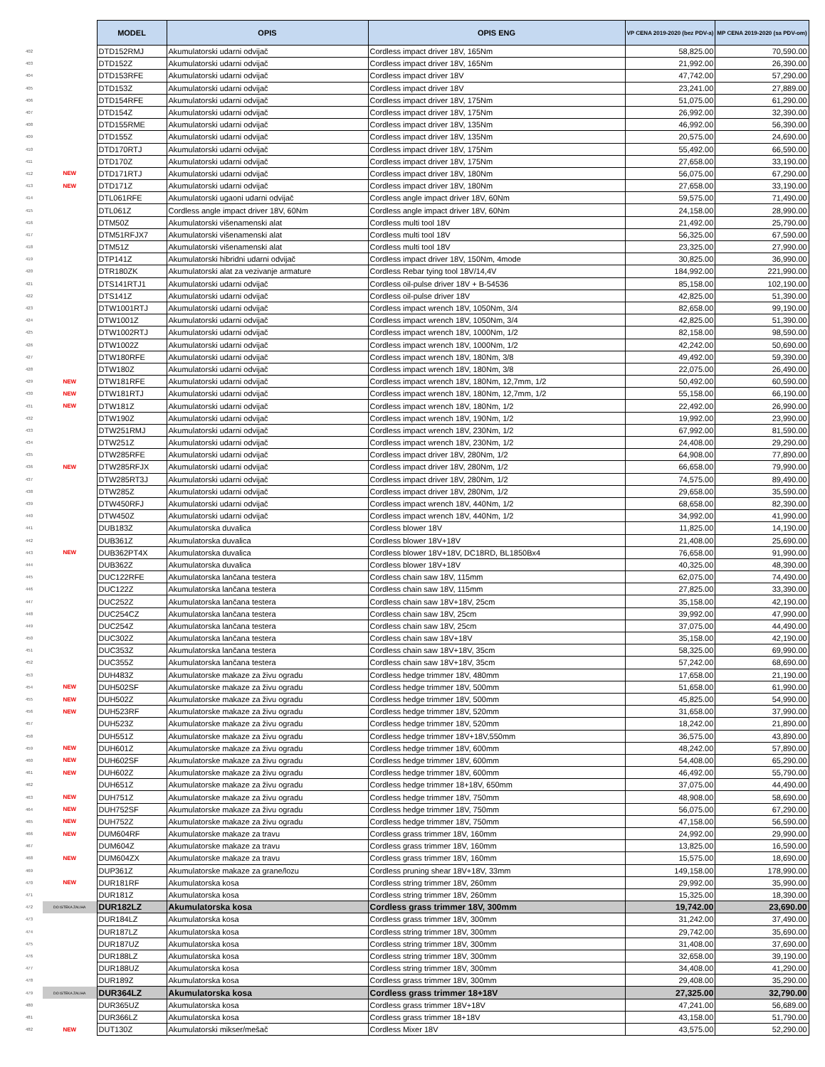| | | MODEL | OPIS | OPIS ENG | VP CENA 2019-2020 (bez PDV-a) | MP CENA 2019-2020 (sa PDV-om) |
| 402 | | DTD152RMJ | Akumulatorski udarni odvijač | Cordless impact driver 18V, 165Nm | 58,825.00 | 70,590.00 |
| 403 | | DTD152Z | Akumulatorski udarni odvijač | Cordless impact driver 18V, 165Nm | 21,992.00 | 26,390.00 |
| 404 | | DTD153RFE | Akumulatorski udarni odvijač | Cordless impact driver 18V | 47,742.00 | 57,290.00 |
| 405 | | DTD153Z | Akumulatorski udarni odvijač | Cordless impact driver 18V | 23,241.00 | 27,889.00 |
| 406 | | DTD154RFE | Akumulatorski udarni odvijač | Cordless impact driver 18V, 175Nm | 51,075.00 | 61,290.00 |
| 407 | | DTD154Z | Akumulatorski udarni odvijač | Cordless impact driver 18V, 175Nm | 26,992.00 | 32,390.00 |
| 408 | | DTD155RME | Akumulatorski udarni odvijač | Cordless impact driver 18V, 135Nm | 46,992.00 | 56,390.00 |
| 409 | | DTD155Z | Akumulatorski udarni odvijač | Cordless impact driver 18V, 135Nm | 20,575.00 | 24,690.00 |
| 410 | | DTD170RTJ | Akumulatorski udarni odvijač | Cordless impact driver 18V, 175Nm | 55,492.00 | 66,590.00 |
| 411 | | DTD170Z | Akumulatorski udarni odvijač | Cordless impact driver 18V, 175Nm | 27,658.00 | 33,190.00 |
| 412 | NEW | DTD171RTJ | Akumulatorski udarni odvijač | Cordless impact driver 18V, 180Nm | 56,075.00 | 67,290.00 |
| 413 | NEW | DTD171Z | Akumulatorski udarni odvijač | Cordless impact driver 18V, 180Nm | 27,658.00 | 33,190.00 |
| 414 | | DTL061RFE | Akumulatorski ugaoni udarni odvijač | Cordless angle impact driver 18V, 60Nm | 59,575.00 | 71,490.00 |
| 415 | | DTL061Z | Cordless angle impact driver 18V, 60Nm | Cordless angle impact driver 18V, 60Nm | 24,158.00 | 28,990.00 |
| 416 | | DTM50Z | Akumulatorski višenamenski alat | Cordless multi tool 18V | 21,492.00 | 25,790.00 |
| 417 | | DTM51RFJX7 | Akumulatorski višenamenski alat | Cordless multi tool 18V | 56,325.00 | 67,590.00 |
| 418 | | DTM51Z | Akumulatorski višenamenski alat | Cordless multi tool 18V | 23,325.00 | 27,990.00 |
| 419 | | DTP141Z | Akumulatorski hibridni udarni odvijač | Cordless impact driver 18V, 150Nm, 4mode | 30,825.00 | 36,990.00 |
| 420 | | DTR180ZK | Akumulatorski alat za vezivanje armature | Cordless Rebar tying tool 18V/14,4V | 184,992.00 | 221,990.00 |
| 421 | | DTS141RTJ1 | Akumulatorski udarni odvijač | Cordless oil-pulse driver 18V + B-54536 | 85,158.00 | 102,190.00 |
| 422 | | DTS141Z | Akumulatorski udarni odvijač | Cordless oil-pulse driver 18V | 42,825.00 | 51,390.00 |
| 423 | | DTW1001RTJ | Akumulatorski udarni odvijač | Cordless impact wrench 18V, 1050Nm, 3/4 | 82,658.00 | 99,190.00 |
| 424 | | DTW1001Z | Akumulatorski udarni odvijač | Cordless impact wrench 18V, 1050Nm, 3/4 | 42,825.00 | 51,390.00 |
| 425 | | DTW1002RTJ | Akumulatorski udarni odvijač | Cordless impact wrench 18V, 1000Nm, 1/2 | 82,158.00 | 98,590.00 |
| 426 | | DTW1002Z | Akumulatorski udarni odvijač | Cordless impact wrench 18V, 1000Nm, 1/2 | 42,242.00 | 50,690.00 |
| 427 | | DTW180RFE | Akumulatorski udarni odvijač | Cordless impact wrench 18V, 180Nm, 3/8 | 49,492.00 | 59,390.00 |
| 428 | | DTW180Z | Akumulatorski udarni odvijač | Cordless impact wrench 18V, 180Nm, 3/8 | 22,075.00 | 26,490.00 |
| 429 | NEW | DTW181RFE | Akumulatorski udarni odvijač | Cordless impact wrench 18V, 180Nm, 12,7mm, 1/2 | 50,492.00 | 60,590.00 |
| 430 | NEW | DTW181RTJ | Akumulatorski udarni odvijač | Cordless impact wrench 18V, 180Nm, 12,7mm, 1/2 | 55,158.00 | 66,190.00 |
| 431 | NEW | DTW181Z | Akumulatorski udarni odvijač | Cordless impact wrench 18V, 180Nm, 1/2 | 22,492.00 | 26,990.00 |
| 432 | | DTW190Z | Akumulatorski udarni odvijač | Cordless impact wrench 18V, 190Nm, 1/2 | 19,992.00 | 23,990.00 |
| 433 | | DTW251RMJ | Akumulatorski udarni odvijač | Cordless impact wrench 18V, 230Nm, 1/2 | 67,992.00 | 81,590.00 |
| 434 | | DTW251Z | Akumulatorski udarni odvijač | Cordless impact wrench 18V, 230Nm, 1/2 | 24,408.00 | 29,290.00 |
| 435 | | DTW285RFE | Akumulatorski udarni odvijač | Cordless impact driver 18V, 280Nm, 1/2 | 64,908.00 | 77,890.00 |
| 436 | NEW | DTW285RFJX | Akumulatorski udarni odvijač | Cordless impact driver 18V, 280Nm, 1/2 | 66,658.00 | 79,990.00 |
| 437 | | DTW285RT3J | Akumulatorski udarni odvijač | Cordless impact driver 18V, 280Nm, 1/2 | 74,575.00 | 89,490.00 |
| 438 | | DTW285Z | Akumulatorski udarni odvijač | Cordless impact driver 18V, 280Nm, 1/2 | 29,658.00 | 35,590.00 |
| 439 | | DTW450RFJ | Akumulatorski udarni odvijač | Cordless impact wrench 18V, 440Nm, 1/2 | 68,658.00 | 82,390.00 |
| 440 | | DTW450Z | Akumulatorski udarni odvijač | Cordless impact wrench 18V, 440Nm, 1/2 | 34,992.00 | 41,990.00 |
| 441 | | DUB183Z | Akumulatorska duvalica | Cordless blower 18V | 11,825.00 | 14,190.00 |
| 442 | | DUB361Z | Akumulatorska duvalica | Cordless blower 18V+18V | 21,408.00 | 25,690.00 |
| 443 | NEW | DUB362PT4X | Akumulatorska duvalica | Cordless blower 18V+18V, DC18RD, BL1850Bx4 | 76,658.00 | 91,990.00 |
| 444 | | DUB362Z | Akumulatorska duvalica | Cordless blower 18V+18V | 40,325.00 | 48,390.00 |
| 445 | | DUC122RFE | Akumulatorska lančana testera | Cordless chain saw 18V, 115mm | 62,075.00 | 74,490.00 |
| 446 | | DUC122Z | Akumulatorska lančana testera | Cordless chain saw 18V, 115mm | 27,825.00 | 33,390.00 |
| 447 | | DUC252Z | Akumulatorska lančana testera | Cordless chain saw 18V+18V, 25cm | 35,158.00 | 42,190.00 |
| 448 | | DUC254CZ | Akumulatorska lančana testera | Cordless chain saw 18V, 25cm | 39,992.00 | 47,990.00 |
| 449 | | DUC254Z | Akumulatorska lančana testera | Cordless chain saw 18V, 25cm | 37,075.00 | 44,490.00 |
| 450 | | DUC302Z | Akumulatorska lančana testera | Cordless chain saw 18V+18V | 35,158.00 | 42,190.00 |
| 451 | | DUC353Z | Akumulatorska lančana testera | Cordless chain saw 18V+18V, 35cm | 58,325.00 | 69,990.00 |
| 452 | | DUC355Z | Akumulatorska lančana testera | Cordless chain saw 18V+18V, 35cm | 57,242.00 | 68,690.00 |
| 453 | | DUH483Z | Akumulatorske makaze za živu ogradu | Cordless hedge trimmer 18V, 480mm | 17,658.00 | 21,190.00 |
| 454 | NEW | DUH502SF | Akumulatorske makaze za živu ogradu | Cordless hedge trimmer 18V, 500mm | 51,658.00 | 61,990.00 |
| 455 | NEW | DUH502Z | Akumulatorske makaze za živu ogradu | Cordless hedge trimmer 18V, 500mm | 45,825.00 | 54,990.00 |
| 456 | NEW | DUH523RF | Akumulatorske makaze za živu ogradu | Cordless hedge trimmer 18V, 520mm | 31,658.00 | 37,990.00 |
| 457 | | DUH523Z | Akumulatorske makaze za živu ogradu | Cordless hedge trimmer 18V, 520mm | 18,242.00 | 21,890.00 |
| 458 | | DUH551Z | Akumulatorske makaze za živu ogradu | Cordless hedge trimmer 18V+18V,550mm | 36,575.00 | 43,890.00 |
| 459 | NEW | DUH601Z | Akumulatorske makaze za živu ogradu | Cordless hedge trimmer 18V, 600mm | 48,242.00 | 57,890.00 |
| 460 | NEW | DUH602SF | Akumulatorske makaze za živu ogradu | Cordless hedge trimmer 18V, 600mm | 54,408.00 | 65,290.00 |
| 461 | NEW | DUH602Z | Akumulatorske makaze za živu ogradu | Cordless hedge trimmer 18V, 600mm | 46,492.00 | 55,790.00 |
| 462 | | DUH651Z | Akumulatorske makaze za živu ogradu | Cordless hedge trimmer 18+18V, 650mm | 37,075.00 | 44,490.00 |
| 463 | NEW | DUH751Z | Akumulatorske makaze za živu ogradu | Cordless hedge trimmer 18V, 750mm | 48,908.00 | 58,690.00 |
| 464 | NEW | DUH752SF | Akumulatorske makaze za živu ogradu | Cordless hedge trimmer 18V, 750mm | 56,075.00 | 67,290.00 |
| 465 | NEW | DUH752Z | Akumulatorske makaze za živu ogradu | Cordless hedge trimmer 18V, 750mm | 47,158.00 | 56,590.00 |
| 466 | NEW | DUM604RF | Akumulatorske makaze za travu | Cordless grass trimmer 18V, 160mm | 24,992.00 | 29,990.00 |
| 467 | | DUM604Z | Akumulatorske makaze za travu | Cordless grass trimmer 18V, 160mm | 13,825.00 | 16,590.00 |
| 468 | NEW | DUM604ZX | Akumulatorske makaze za travu | Cordless grass trimmer 18V, 160mm | 15,575.00 | 18,690.00 |
| 469 | | DUP361Z | Akumulatorske makaze za grane/lozu | Cordless pruning shear 18V+18V, 33mm | 149,158.00 | 178,990.00 |
| 470 | NEW | DUR181RF | Akumulatorska kosa | Cordless string trimmer 18V, 260mm | 29,992.00 | 35,990.00 |
| 471 | | DUR181Z | Akumulatorska kosa | Cordless string trimmer 18V, 260mm | 15,325.00 | 18,390.00 |
| 472 | DO ISTEKA ZALIHA | DUR182LZ | Akumulatorska kosa | Cordless grass trimmer 18V, 300mm | 19,742.00 | 23,690.00 |
| 473 | | DUR184LZ | Akumulatorska kosa | Cordless grass trimmer 18V, 300mm | 31,242.00 | 37,490.00 |
| 474 | | DUR187LZ | Akumulatorska kosa | Cordless string trimmer 18V, 300mm | 29,742.00 | 35,690.00 |
| 475 | | DUR187UZ | Akumulatorska kosa | Cordless string trimmer 18V, 300mm | 31,408.00 | 37,690.00 |
| 476 | | DUR188LZ | Akumulatorska kosa | Cordless string trimmer 18V, 300mm | 32,658.00 | 39,190.00 |
| 477 | | DUR188UZ | Akumulatorska kosa | Cordless string trimmer 18V, 300mm | 34,408.00 | 41,290.00 |
| 478 | | DUR189Z | Akumulatorska kosa | Cordless grass trimmer 18V, 300mm | 29,408.00 | 35,290.00 |
| 479 | DO ISTEKA ZALIHA | DUR364LZ | Akumulatorska kosa | Cordless grass trimmer 18+18V | 27,325.00 | 32,790.00 |
| 480 | | DUR365UZ | Akumulatorska kosa | Cordless grass trimmer 18V+18V | 47,241.00 | 56,689.00 |
| 481 | | DUR366LZ | Akumulatorska kosa | Cordless grass trimmer 18+18V | 43,158.00 | 51,790.00 |
| 482 | NEW | DUT130Z | Akumulatorski mikser/mešač | Cordless Mixer 18V | 43,575.00 | 52,290.00 |